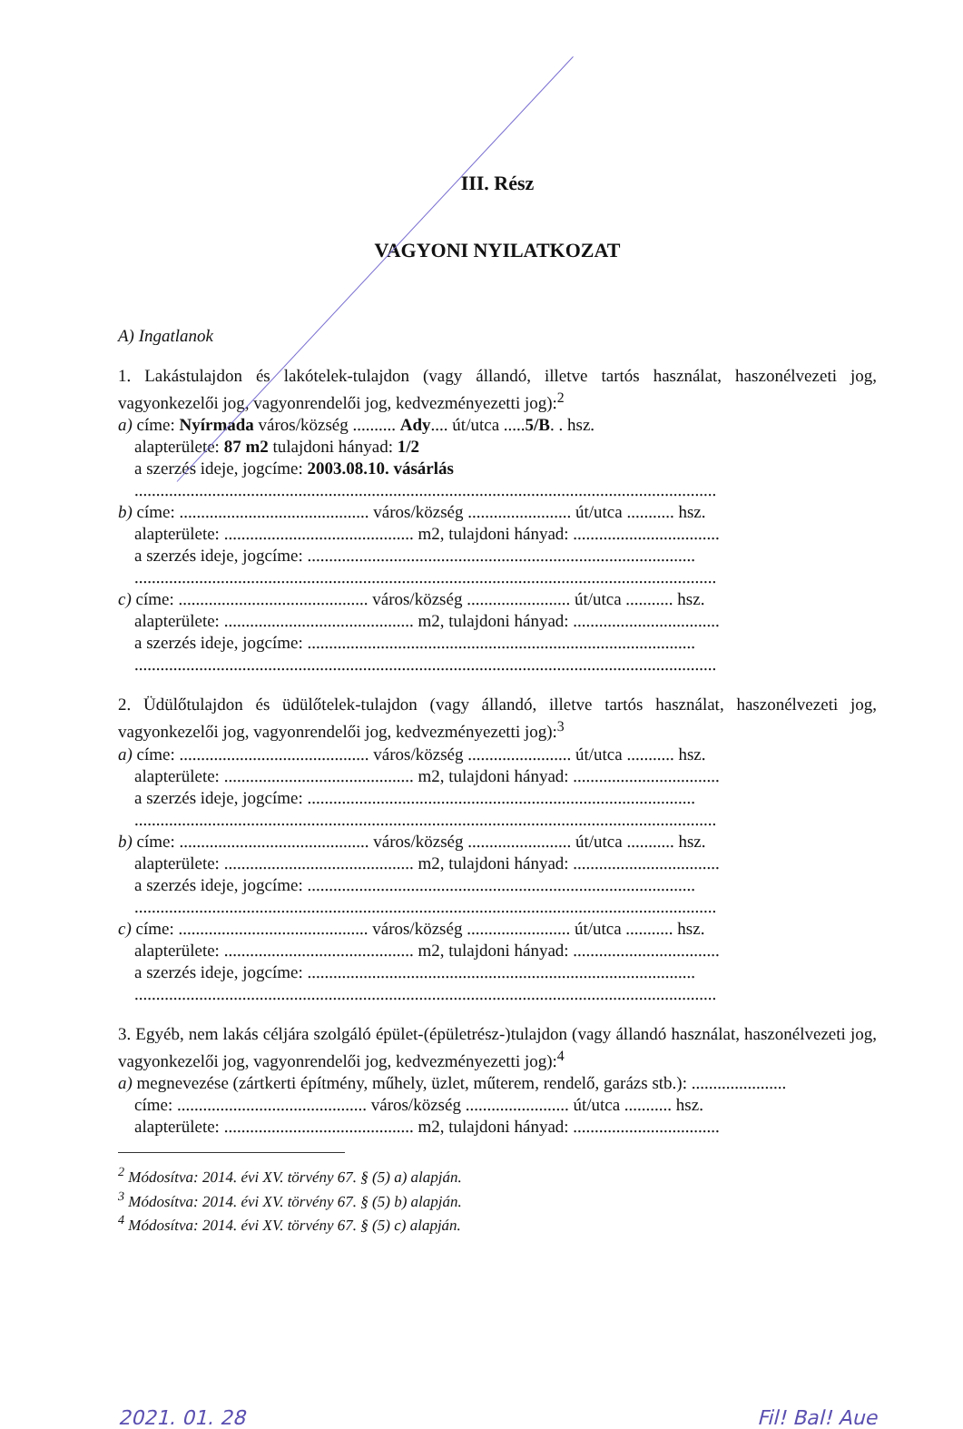III. Rész
VAGYONI NYILATKOZAT
A) Ingatlanok
1. Lakástulajdon és lakótelek-tulajdon (vagy állandó, illetve tartós használat, haszonélvezeti jog, vagyonkezelői jog, vagyonrendelői jog, kedvezményezetti jog):<sup>2</sup>
a) címe: Nyírmada város/község .......... Ady.... út/utca .....5/B. . hsz.
alapterülete: 87 m2 tulajdoni hányad: 1/2
a szerzés ideje, jogcíme: 2003.08.10. vásárlás
.......................................................................................................................................
b) címe: ............................................ város/község ........................ út/utca ........... hsz.
alapterülete: ............................................ m2, tulajdoni hányad: ..................................
a szerzés ideje, jogcíme: ..........................................................................................
.......................................................................................................................................
c) címe: ............................................ város/község ........................ út/utca ........... hsz.
alapterülete: ............................................ m2, tulajdoni hányad: ..................................
a szerzés ideje, jogcíme: ..........................................................................................
.......................................................................................................................................
2. Üdülőtulajdon és üdülőtelek-tulajdon (vagy állandó, illetve tartós használat, haszonélvezeti jog, vagyonkezelői jog, vagyonrendelői jog, kedvezményezetti jog):<sup>3</sup>
a) címe: ............................................ város/község ........................ út/utca ........... hsz.
alapterülete: ............................................ m2, tulajdoni hányad: ..................................
a szerzés ideje, jogcíme: ..........................................................................................
.......................................................................................................................................
b) címe: ............................................ város/község ........................ út/utca ........... hsz.
alapterülete: ............................................ m2, tulajdoni hányad: ..................................
a szerzés ideje, jogcíme: ..........................................................................................
.......................................................................................................................................
c) címe: ............................................ város/község ........................ út/utca ........... hsz.
alapterülete: ............................................ m2, tulajdoni hányad: ..................................
a szerzés ideje, jogcíme: ..........................................................................................
.......................................................................................................................................
3. Egyéb, nem lakás céljára szolgáló épület-(épületrész-)tulajdon (vagy állandó használat, haszonélvezeti jog, vagyonkezelői jog, vagyonrendelői jog, kedvezményezetti jog):<sup>4</sup>
a) megnevezése (zártkerti építmény, műhely, üzlet, műterem, rendelő, garázs stb.): ......................
címe: ............................................ város/község ........................ út/utca ........... hsz.
alapterülete: ............................................ m2, tulajdoni hányad: ..................................
<sup>2</sup> Módosítva: 2014. évi XV. törvény 67. § (5) a) alapján.
<sup>3</sup> Módosítva: 2014. évi XV. törvény 67. § (5) b) alapján.
<sup>4</sup> Módosítva: 2014. évi XV. törvény 67. § (5) c) alapján.
2021. 01. 28 Fil! Bal! Aue